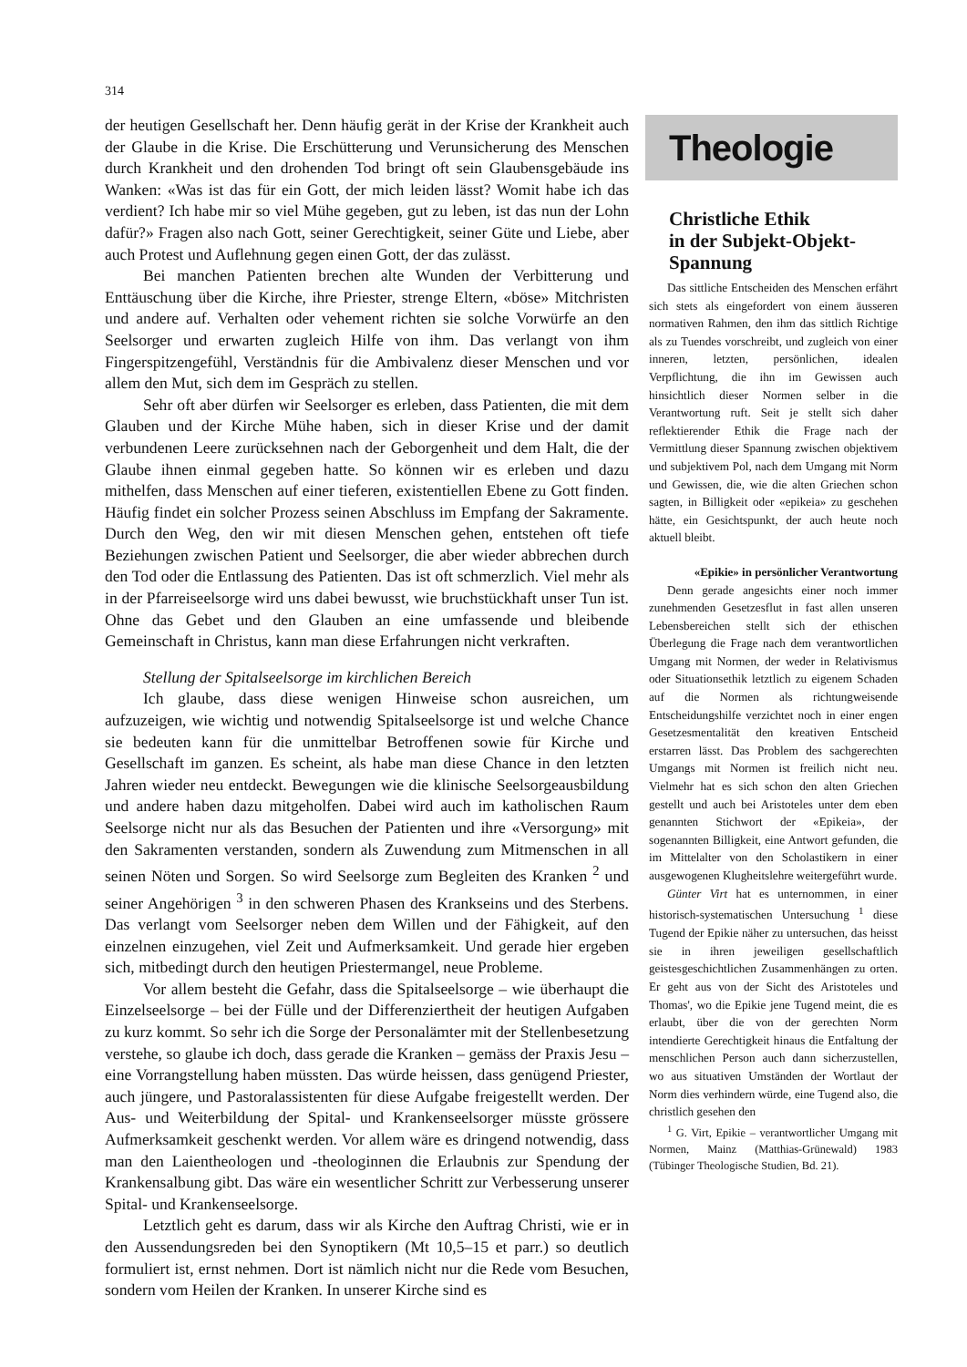314
der heutigen Gesellschaft her. Denn häufig gerät in der Krise der Krankheit auch der Glaube in die Krise. Die Erschütterung und Verunsicherung des Menschen durch Krankheit und den drohenden Tod bringt oft sein Glaubensgebäude ins Wanken: «Was ist das für ein Gott, der mich leiden lässt? Womit habe ich das verdient? Ich habe mir so viel Mühe gegeben, gut zu leben, ist das nun der Lohn dafür?» Fragen also nach Gott, seiner Gerechtigkeit, seiner Güte und Liebe, aber auch Protest und Auflehnung gegen einen Gott, der das zulässt.
Bei manchen Patienten brechen alte Wunden der Verbitterung und Enttäuschung über die Kirche, ihre Priester, strenge Eltern, «böse» Mitchristen und andere auf. Verhalten oder vehement richten sie solche Vorwürfe an den Seelsorger und erwarten zugleich Hilfe von ihm. Das verlangt von ihm Fingerspitzengefühl, Verständnis für die Ambivalenz dieser Menschen und vor allem den Mut, sich dem im Gespräch zu stellen.
Sehr oft aber dürfen wir Seelsorger es erleben, dass Patienten, die mit dem Glauben und der Kirche Mühe haben, sich in dieser Krise und der damit verbundenen Leere zurücksehnen nach der Geborgenheit und dem Halt, die der Glaube ihnen einmal gegeben hatte. So können wir es erleben und dazu mithelfen, dass Menschen auf einer tieferen, existentiellen Ebene zu Gott finden. Häufig findet ein solcher Prozess seinen Abschluss im Empfang der Sakramente. Durch den Weg, den wir mit diesen Menschen gehen, entstehen oft tiefe Beziehungen zwischen Patient und Seelsorger, die aber wieder abbrechen durch den Tod oder die Entlassung des Patienten. Das ist oft schmerzlich. Viel mehr als in der Pfarreiseelsorge wird uns dabei bewusst, wie bruchstückhaft unser Tun ist. Ohne das Gebet und den Glauben an eine umfassende und bleibende Gemeinschaft in Christus, kann man diese Erfahrungen nicht verkraften.
Stellung der Spitalseelsorge im kirchlichen Bereich
Ich glaube, dass diese wenigen Hinweise schon ausreichen, um aufzuzeigen, wie wichtig und notwendig Spitalseelsorge ist und welche Chance sie bedeuten kann für die unmittelbar Betroffenen sowie für Kirche und Gesellschaft im ganzen. Es scheint, als habe man diese Chance in den letzten Jahren wieder neu entdeckt. Bewegungen wie die klinische Seelsorgeausbildung und andere haben dazu mitgeholfen. Dabei wird auch im katholischen Raum Seelsorge nicht nur als das Besuchen der Patienten und ihre «Versorgung» mit den Sakramenten verstanden, sondern als Zuwendung zum Mitmenschen in all seinen Nöten und Sorgen. So wird Seelsorge zum Begleiten des Kranken <sup>2</sup> und seiner Angehörigen <sup>3</sup> in den schweren Phasen des Krankseins und des Sterbens. Das verlangt vom Seelsorger neben dem Willen und der Fähigkeit, auf den einzelnen einzugehen, viel Zeit und Aufmerksamkeit. Und gerade hier ergeben sich, mitbedingt durch den heutigen Priestermangel, neue Probleme.
Vor allem besteht die Gefahr, dass die Spitalseelsorge – wie überhaupt die Einzelseelsorge – bei der Fülle und der Differenziertheit der heutigen Aufgaben zu kurz kommt. So sehr ich die Sorge der Personalämter mit der Stellenbesetzung verstehe, so glaube ich doch, dass gerade die Kranken – gemäss der Praxis Jesu – eine Vorrangstellung haben müssten. Das würde heissen, dass genügend Priester, auch jüngere, und Pastoralassistenten für diese Aufgabe freigestellt werden. Der Aus- und Weiterbildung der Spital- und Krankenseelsorger müsste grössere Aufmerksamkeit geschenkt werden. Vor allem wäre es dringend notwendig, dass man den Laientheologen und -theologinnen die Erlaubnis zur Spendung der Krankensalbung gibt. Das wäre ein wesentlicher Schritt zur Verbesserung unserer Spital- und Krankenseelsorge.
Letztlich geht es darum, dass wir als Kirche den Auftrag Christi, wie er in den Aussendungsreden bei den Synoptikern (Mt 10,5–15 et parr.) so deutlich formuliert ist, ernst nehmen. Dort ist nämlich nicht nur die Rede vom Besuchen, sondern vom Heilen der Kranken. In unserer Kirche sind es
Theologie
Christliche Ethik
in der Subjekt-Objekt-
Spannung
Das sittliche Entscheiden des Menschen erfährt sich stets als eingefordert von einem äusseren normativen Rahmen, den ihm das sittlich Richtige als zu Tuendes vorschreibt, und zugleich von einer inneren, letzten, persönlichen, idealen Verpflichtung, die ihn im Gewissen auch hinsichtlich dieser Normen selber in die Verantwortung ruft. Seit je stellt sich daher reflektierender Ethik die Frage nach der Vermittlung dieser Spannung zwischen objektivem und subjektivem Pol, nach dem Umgang mit Norm und Gewissen, die, wie die alten Griechen schon sagten, in Billigkeit oder «epikeia» zu geschehen hätte, ein Gesichtspunkt, der auch heute noch aktuell bleibt.
«Epikie» in persönlicher Verantwortung
Denn gerade angesichts einer noch immer zunehmenden Gesetzesflut in fast allen unseren Lebensbereichen stellt sich der ethischen Überlegung die Frage nach dem verantwortlichen Umgang mit Normen, der weder in Relativismus oder Situationsethik letztlich zu eigenem Schaden auf die Normen als richtungweisende Entscheidungshilfe verzichtet noch in einer engen Gesetzesmentalität den kreativen Entscheid erstarren lässt. Das Problem des sachgerechten Umgangs mit Normen ist freilich nicht neu. Vielmehr hat es sich schon den alten Griechen gestellt und auch bei Aristoteles unter dem eben genannten Stichwort der «Epikeia», der sogenannten Billigkeit, eine Antwort gefunden, die im Mittelalter von den Scholastikern in einer ausgewogenen Klugheitslehre weitergeführt wurde.
Günter Virt hat es unternommen, in einer historisch-systematischen Untersuchung <sup>1</sup> diese Tugend der Epikie näher zu untersuchen, das heisst sie in ihren jeweiligen gesellschaftlich geistesgeschichtlichen Zusammenhängen zu orten. Er geht aus von der Sicht des Aristoteles und Thomas', wo die Epikie jene Tugend meint, die es erlaubt, über die von der gerechten Norm intendierte Gerechtigkeit hinaus die Entfaltung der menschlichen Person auch dann sicherzustellen, wo aus situativen Umständen der Wortlaut der Norm dies verhindern würde, eine Tugend also, die christlich gesehen den
<sup>1</sup> G. Virt, Epikie – verantwortlicher Umgang mit Normen, Mainz (Matthias-Grünewald) 1983 (Tübinger Theologische Studien, Bd. 21).